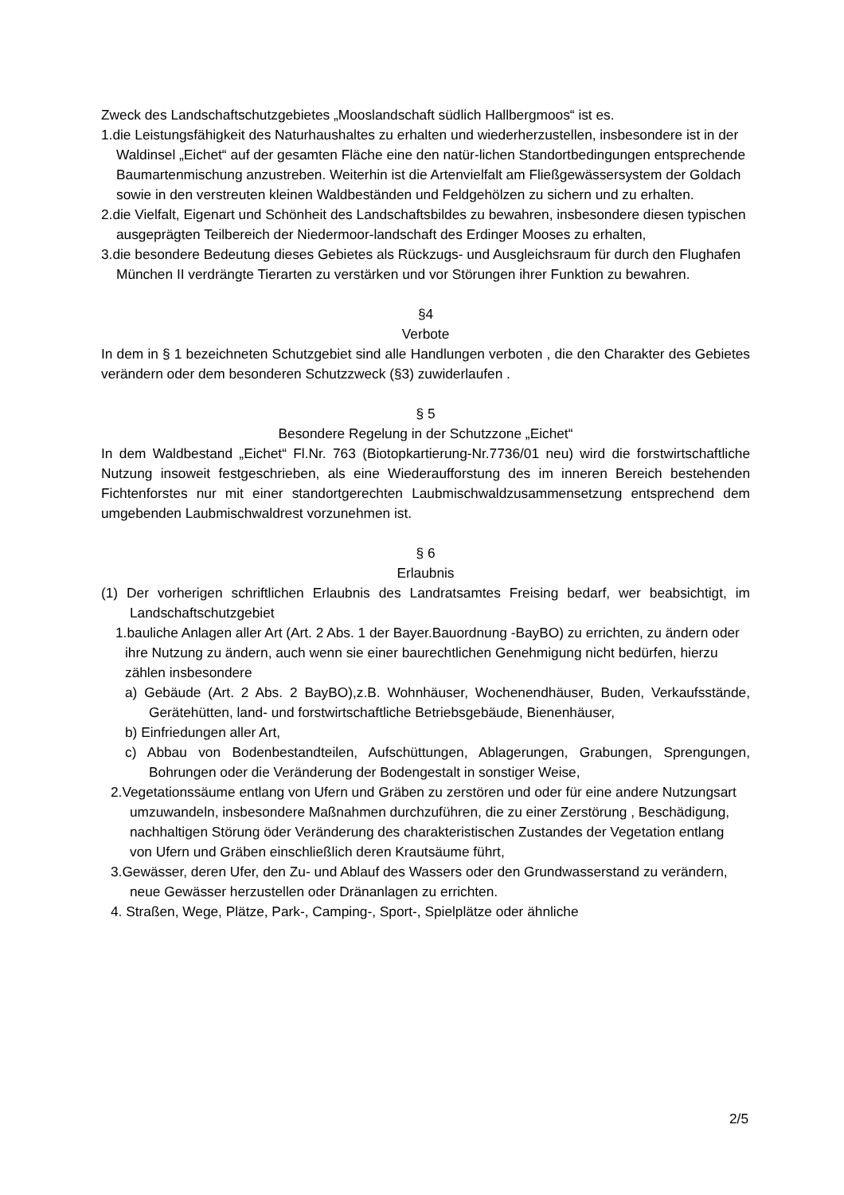Zweck des Landschaftschutzgebietes „Mooslandschaft südlich Hallbergmoos“ ist es.
1.die Leistungsfähigkeit des Naturhaushaltes zu erhalten und wiederherzustellen, insbesondere ist in der Waldinsel „Eichet“ auf der gesamten Fläche eine den natür-lichen Standortbedingungen entsprechende Baumartenmischung anzustreben. Weiterhin ist die Artenvielfalt am Fließgewässersystem der Goldach sowie in den verstreuten kleinen Waldbeständen und Feldgehölzen zu sichern und zu erhalten.
2.die Vielfalt, Eigenart und Schönheit des Landschaftsbildes zu bewahren, insbesondere diesen typischen ausgeprägten Teilbereich der Niedermoor-landschaft des Erdinger Mooses zu erhalten,
3.die besondere Bedeutung dieses Gebietes als Rückzugs- und Ausgleichsraum für durch den Flughafen München II verdrängte Tierarten zu verstärken und vor Störungen ihrer Funktion zu bewahren.
§4
Verbote
In dem in § 1 bezeichneten Schutzgebiet sind alle Handlungen verboten , die den Charakter des Gebietes verändern oder dem besonderen Schutzzweck (§3) zuwiderlaufen .
§ 5
Besondere Regelung in der Schutzzone „Eichet“
In dem Waldbestand „Eichet“ Fl.Nr. 763 (Biotopkartierung-Nr.7736/01 neu) wird die forstwirtschaftliche Nutzung insoweit festgeschrieben, als eine Wiederaufforstung des im inneren Bereich bestehenden Fichtenforstes nur mit einer standortgerechten Laubmischwaldzusammensetzung entsprechend dem umgebenden Laubmischwaldrest vorzunehmen ist.
§ 6
Erlaubnis
(1) Der vorherigen schriftlichen Erlaubnis des Landratsamtes Freising bedarf, wer beabsichtigt, im Landschaftschutzgebiet
1.bauliche Anlagen aller Art (Art. 2 Abs. 1 der Bayer.Bauordnung -BayBO) zu errichten, zu ändern oder ihre Nutzung zu ändern, auch wenn sie einer baurechtlichen Genehmigung nicht bedürfen, hierzu zählen insbesondere
a) Gebäude (Art. 2 Abs. 2 BayBO),z.B. Wohnhäuser, Wochenendhäuser, Buden, Verkaufsstände, Gerätehütten, land- und forstwirtschaftliche Betriebsgebäude, Bienenhäuser,
b) Einfriedungen aller Art,
c) Abbau von Bodenbestandteilen, Aufschüttungen, Ablagerungen, Grabungen, Sprengungen, Bohrungen oder die Veränderung der Bodengestalt in sonstiger Weise,
2.Vegetationssäume entlang von Ufern und Gräben zu zerstören und oder für eine andere Nutzungsart umzuwandeln, insbesondere Maßnahmen durchzuführen, die zu einer Zerstörung , Beschädigung, nachhaltigen Störung öder Veränderung des charakteristischen Zustandes der Vegetation entlang von Ufern und Gräben einschließlich deren Krautsäume führt,
3.Gewässer, deren Ufer, den Zu- und Ablauf des Wassers oder den Grundwasserstand zu verändern, neue Gewässer herzustellen oder Dränanlagen zu errichten.
4. Straßen, Wege, Plätze, Park-, Camping-, Sport-, Spielplätze oder ähnliche
2/5